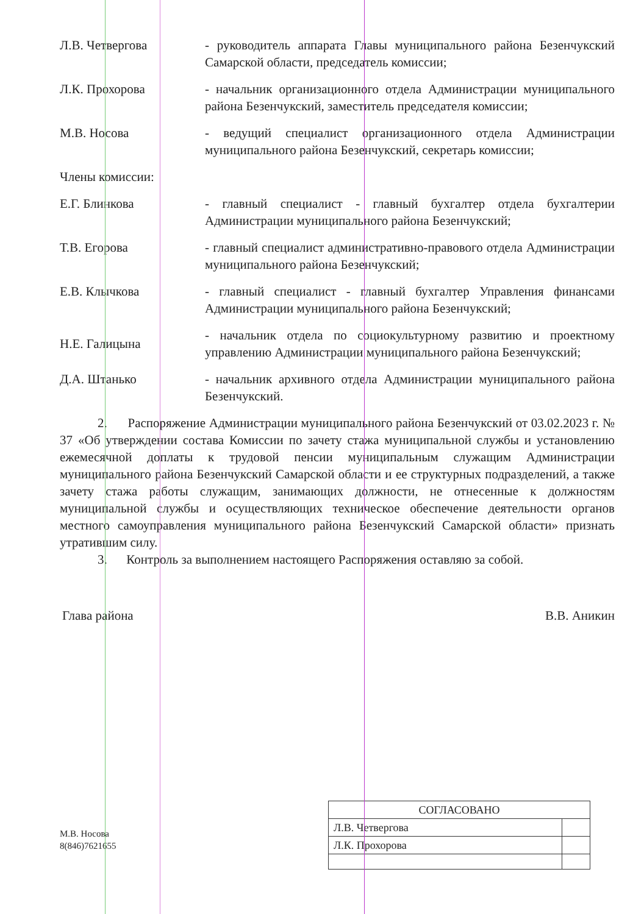Л.В. Четвергова - руководитель аппарата Главы муниципального района Безенчукский Самарской области, председатель комиссии;
Л.К. Прохорова - начальник организационного отдела Администрации муниципального района Безенчукский, заместитель председателя комиссии;
М.В. Носова - ведущий специалист организационного отдела Администрации муниципального района Безенчукский, секретарь комиссии;
Члены комиссии:
Е.Г. Блинкова - главный специалист - главный бухгалтер отдела бухгалтерии Администрации муниципального района Безенчукский;
Т.В. Егорова - главный специалист административно-правового отдела Администрации муниципального района Безенчукский;
Е.В. Клычкова - главный специалист - главный бухгалтер Управления финансами Администрации муниципального района Безенчукский;
Н.Е. Галицына
- начальник отдела по социокультурному развитию и проектному управлению Администрации муниципального района Безенчукский;
Д.А. Штанько - начальник архивного отдела Администрации муниципального района Безенчукский.
2. Распоряжение Администрации муниципального района Безенчукский от 03.02.2023 г. № 37 «Об утверждении состава Комиссии по зачету стажа муниципальной службы и установлению ежемесячной доплаты к трудовой пенсии муниципальным служащим Администрации муниципального района Безенчукский Самарской области и ее структурных подразделений, а также зачету стажа работы служащим, занимающих должности, не отнесенные к должностям муниципальной службы и осуществляющих техническое обеспечение деятельности органов местного самоуправления муниципального района Безенчукский Самарской области» признать утратившим силу.
3. Контроль за выполнением настоящего Распоряжения оставляю за собой.
Глава района В.В. Аникин
М.В. Носова
8(846)7621655
| СОГЛАСОВАНО | |
| Л.В. Четвергова | |
| Л.К. Прохорова | |